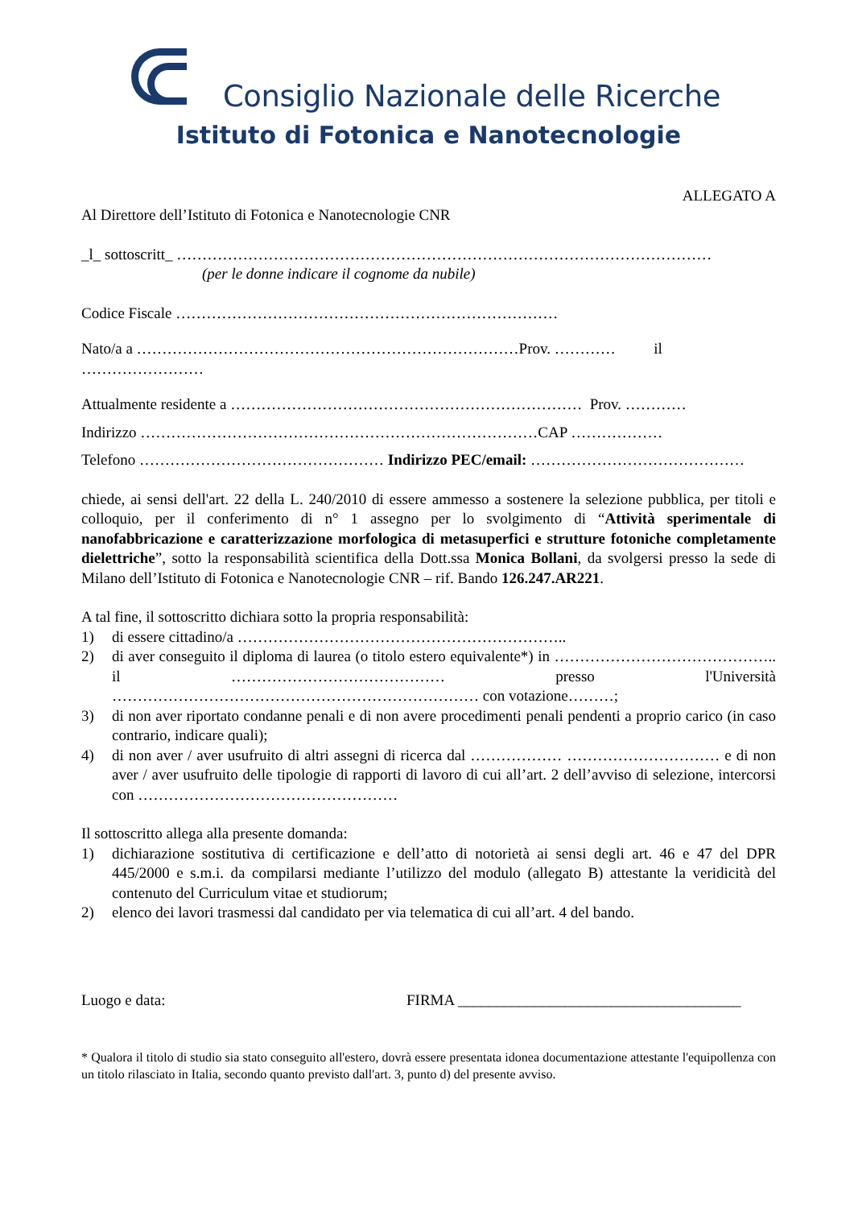Consiglio Nazionale delle Ricerche
Istituto di Fotonica e Nanotecnologie
ALLEGATO A
Al Direttore dell’Istituto di Fotonica e Nanotecnologie CNR
_l_ sottoscritt_ ……………………………………………………………………………………………
(per le donne indicare il cognome da nubile)
Codice Fiscale …………………………………………………………………
Nato/a a …………………………………………………………………Prov. ………… il
……………………
Attualmente residente a …………………………………………………………… Prov. …………
Indirizzo ……………………………………………………………………CAP ………………
Telefono ………………………………………… Indirizzo PEC/email: ……………………………………
chiede, ai sensi dell'art. 22 della L. 240/2010 di essere ammesso a sostenere la selezione pubblica, per titoli e colloquio, per il conferimento di n° 1 assegno per lo svolgimento di “Attività sperimentale di nanofabbricazione e caratterizzazione morfologica di metasuperfici e strutture fotoniche completamente dielettriche”, sotto la responsabilità scientifica della Dott.ssa Monica Bollani, da svolgersi presso la sede di Milano dell’Istituto di Fotonica e Nanotecnologie CNR – rif. Bando 126.247.AR221.
A tal fine, il sottoscritto dichiara sotto la propria responsabilità:
1) di essere cittadino/a ………………………………………………………..
2) di aver conseguito il diploma di laurea (o titolo estero equivalente*) in …………………………………….. il …………………………………… presso l'Università ……………………………………………………………… con votazione………;
3) di non aver riportato condanne penali e di non avere procedimenti penali pendenti a proprio carico (in caso contrario, indicare quali);
4) di non aver / aver usufruito di altri assegni di ricerca dal ……………… ………………………… e di non aver / aver usufruito delle tipologie di rapporti di lavoro di cui all’art. 2 dell’avviso di selezione, intercorsi con ……………………………………………
Il sottoscritto allega alla presente domanda:
1) dichiarazione sostitutiva di certificazione e dell’atto di notorietà ai sensi degli art. 46 e 47 del DPR 445/2000 e s.m.i. da compilarsi mediante l’utilizzo del modulo (allegato B) attestante la veridicità del contenuto del Curriculum vitae et studiorum;
2) elenco dei lavori trasmessi dal candidato per via telematica di cui all’art. 4 del bando.
Luogo e data: FIRMA _____________________________________
* Qualora il titolo di studio sia stato conseguito all'estero, dovrà essere presentata idonea documentazione attestante l'equipollenza con un titolo rilasciato in Italia, secondo quanto previsto dall'art. 3, punto d) del presente avviso.